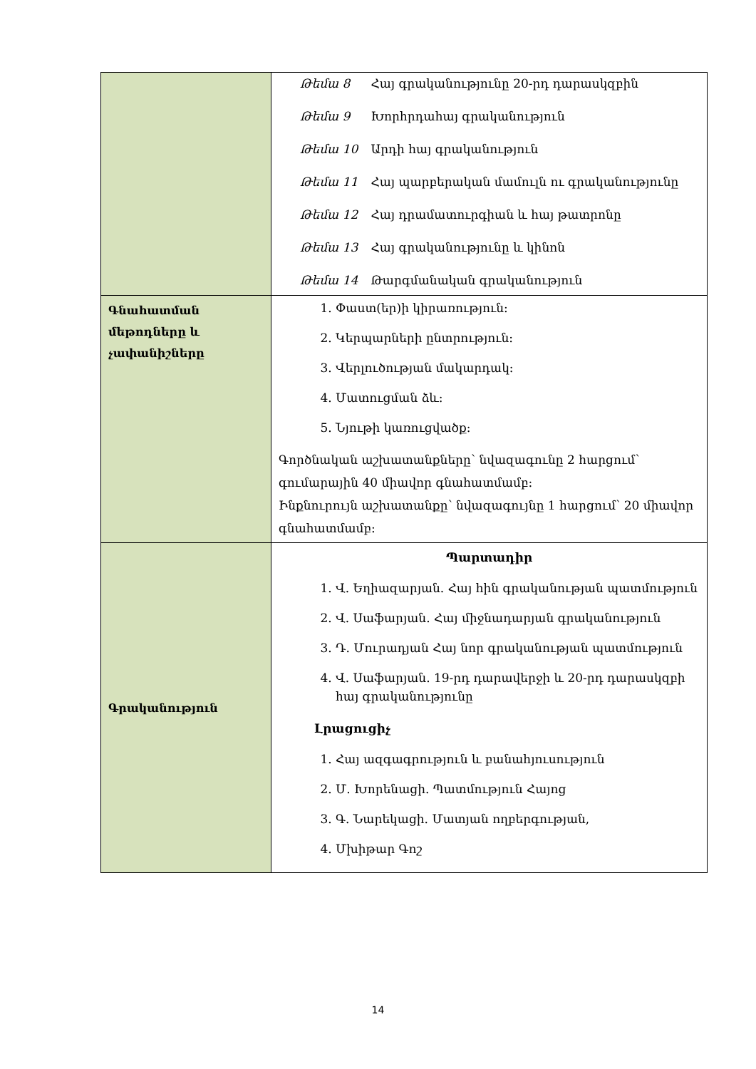| | Թեմա 8 Հայ գրականությունը 20-րդ դարասկզբին Թեմա 9 Խորհրդահայ գրականություն Թեմա 10 Արդի հայ գրականություն Թեմա 11 Հայ պարբերական մամուլն ու գրականությունը Թեմա 12 Հայ դրամատուրգիան և հայ թատրոնը Թեմա 13 Հայ գրականությունը և կինոն Թեմա 14 Թարգմանական գրականություն |
| Գնահատման մեթոդները և չափանիշները | 1. Փաստ(եր)ի կիրառություն: 2. Կերպարների ընտրություն: 3. Վերլուծության մակարդակ: 4. Մատուցման ձև: 5. Նյութի կառուցվածք: Գործնական աշխատանքները՝ նվազագունը 2 հարցում՝ գումարային 40 միավոր գնահատմամբ: Ինքնուրույն աշխատանքը՝ նվազագույնը 1 հարցում՝ 20 միավոր գնահատմամբ: |
| Գրականություն | Պարտադիր 1. Վ. Եղիազարյան. Հայ հին գրականության պատմություն 2. Վ. Սաֆարյան. Հայ միջնադարյան գրականություն 3. Դ. Մուրադյան Հայ նոր գրականության պատմություն 4. Վ. Սաֆարյան. 19-րդ դարավերջի և 20-րդ դարասկզբի հայ գրականությունը Լրացուցիչ 1. Հայ ազգագրություն և բանահյուսություն 2. Մ. Խորենացի. Պատմություն Հայոց 3. Գ. Նարեկացի. Մատյան ողբերգության, 4. Մխիթար Գոշ |
14